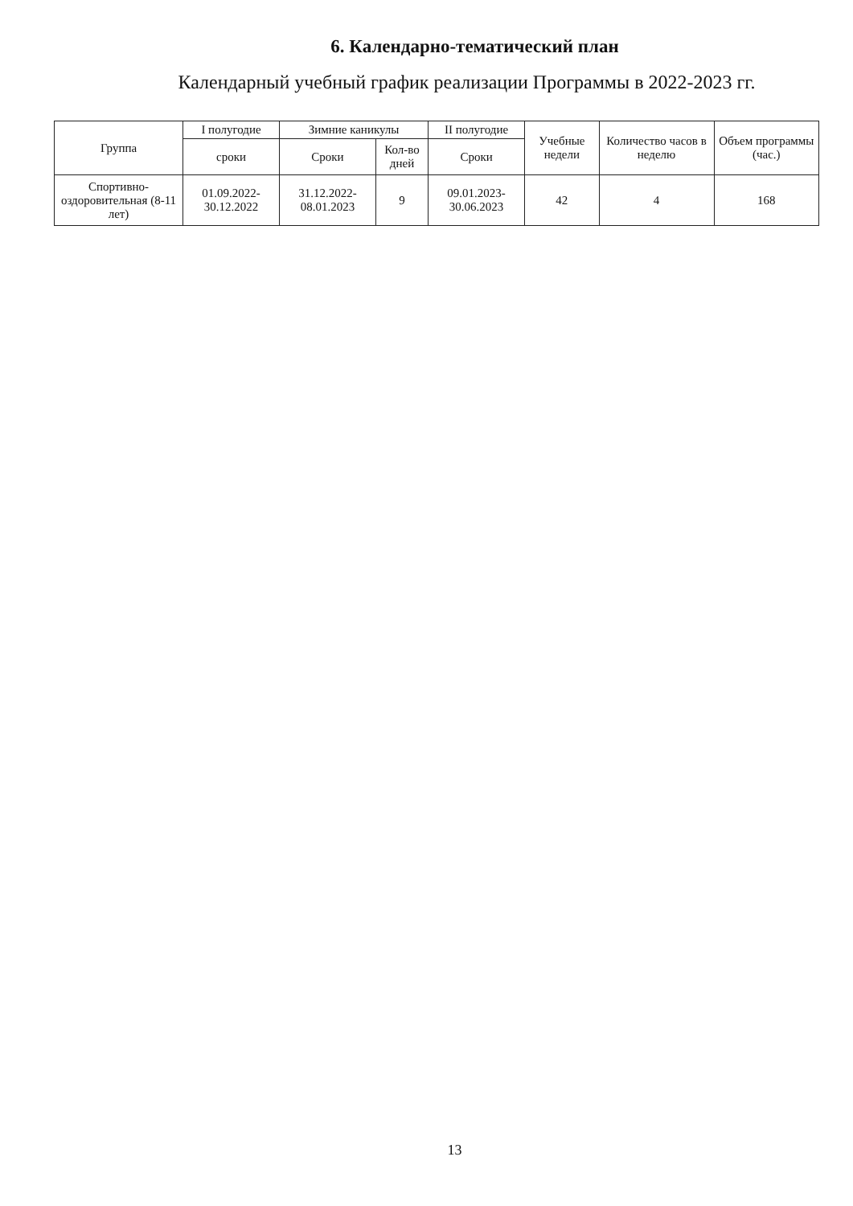6. Календарно-тематический план
Календарный учебный график реализации Программы в 2022-2023 гг.
| Группа | I полугодие | Зимние каникулы | | II полугодие | Учебные недели | Количество часов в неделю | Объем программы (час.) |
| --- | --- | --- | --- | --- | --- | --- | --- |
| | сроки | Сроки | Кол-во дней | Сроки | | | |
| Спортивно-оздоровительная (8-11 лет) | 01.09.2022-30.12.2022 | 31.12.2022-08.01.2023 | 9 | 09.01.2023-30.06.2023 | 42 | 4 | 168 |
13